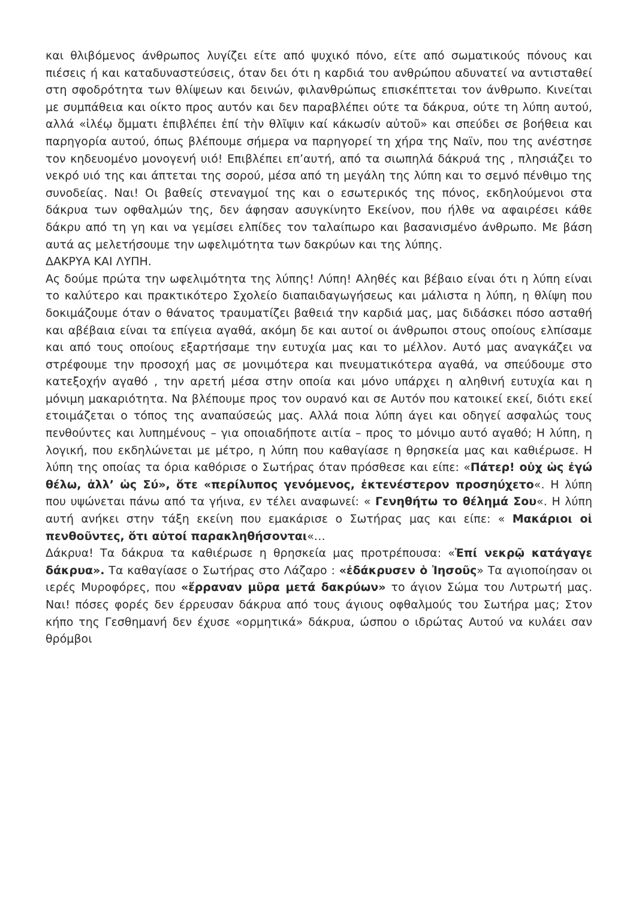και θλιβόμενος άνθρωπος λυγίζει είτε από ψυχικό πόνο, είτε από σωματικούς πόνους και πιέσεις ή και καταδυναστεύσεις, όταν δει ότι η καρδιά του ανθρώπου αδυνατεί να αντισταθεί στη σφοδρότητα των θλίψεων και δεινών, φιλανθρώπως επισκέπτεται τον άνθρωπο. Κινείται με συμπάθεια και οίκτο προς αυτόν και δεν παραβλέπει ούτε τα δάκρυα, ούτε τη λύπη αυτού, αλλά «ἱλέῳ ὄμματι ἐπιβλέπει ἐπί τὴν θλῖψιν καί κάκωσίν αὐτοῦ» και σπεύδει σε βοήθεια και παρηγορία αυτού, όπως βλέπουμε σήμερα να παρηγορεί τη χήρα της Ναϊν, που της ανέστησε τον κηδευομένο μονογενή υιό! Επιβλέπει επ’αυτή, από τα σιωπηλά δάκρυά της , πλησιάζει το νεκρό υιό της και άπτεται της σορού, μέσα από τη μεγάλη της λύπη και το σεμνό πένθιμο της συνοδείας. Ναι! Οι βαθείς στεναγμοί της και ο εσωτερικός της πόνος, εκδηλούμενοι στα δάκρυα των οφθαλμών της, δεν άφησαν ασυγκίνητο Εκείνον, που ήλθε να αφαιρέσει κάθε δάκρυ από τη γη και να γεμίσει ελπίδες τον ταλαίπωρο και βασανισμένο άνθρωπο. Με βάση αυτά ας μελετήσουμε την ωφελιμότητα των δακρύων και της λύπης.
ΔΑΚΡΥΑ ΚΑΙ ΛΥΠΗ.
Ας δούμε πρώτα την ωφελιμότητα της λύπης! Λύπη! Αληθές και βέβαιο είναι ότι η λύπη είναι το καλύτερο και πρακτικότερο Σχολείο διαπαιδαγωγήσεως και μάλιστα η λύπη, η θλίψη που δοκιμάζουμε όταν ο θάνατος τραυματίζει βαθειά την καρδιά μας, μας διδάσκει πόσο ασταθή και αβέβαια είναι τα επίγεια αγαθά, ακόμη δε και αυτοί οι άνθρωποι στους οποίους ελπίσαμε και από τους οποίους εξαρτήσαμε την ευτυχία μας και το μέλλον. Αυτό μας αναγκάζει να στρέφουμε την προσοχή μας σε μονιμότερα και πνευματικότερα αγαθά, να σπεύδουμε στο κατεξοχήν αγαθό , την αρετή μέσα στην οποία και μόνο υπάρχει η αληθινή ευτυχία και η μόνιμη μακαριότητα. Να βλέπουμε προς τον ουρανό και σε Αυτόν που κατοικεί εκεί, διότι εκεί ετοιμάζεται ο τόπος της αναπαύσεώς μας. Αλλά ποια λύπη άγει και οδηγεί ασφαλώς τους πενθούντες και λυπημένους – για οποιαδήποτε αιτία – προς το μόνιμο αυτό αγαθό; Η λύπη, η λογική, που εκδηλώνεται με μέτρο, η λύπη που καθαγίασε η θρησκεία μας και καθιέρωσε. Η λύπη της οποίας τα όρια καθόρισε ο Σωτήρας όταν πρόσθεσε και είπε: «Πάτερ! οὐχ ὡς ἐγώ θέλω, ἀλλ’ ὡς Σύ», ὅτε «περίλυπος γενόμενος, ἐκτενέστερον προσηύχετο«. Η λύπη που υψώνεται πάνω από τα γήινα, εν τέλει αναφωνεί: « Γενηθήτω το θέλημά Σου«. Η λύπη αυτή ανήκει στην τάξη εκείνη που εμακάρισε ο Σωτήρας μας και είπε: « Μακάριοι οἱ πενθοῦντες, ὅτι αὐτοί παρακληθήσονται«…
Δάκρυα! Τα δάκρυα τα καθιέρωσε η θρησκεία μας προτρέπουσα: «Ἐπί νεκρῷ κατάγαγε δάκρυα». Τα καθαγίασε ο Σωτήρας στο Λάζαρο : «ἐδάκρυσεν ὁ Ἰησοῦς» Τα αγιοποίησαν οι ιερές Μυροφόρες, που «ἔρραναν μῦρα μετά δακρύων» το άγιον Σώμα του Λυτρωτή μας. Ναι! πόσες φορές δεν έρρευσαν δάκρυα από τους άγιους οφθαλμούς του Σωτήρα μας; Στον κήπο της Γεσθημανή δεν έχυσε «ορμητικά» δάκρυα, ώσπου ο ιδρώτας Αυτού να κυλάει σαν θρόμβοι